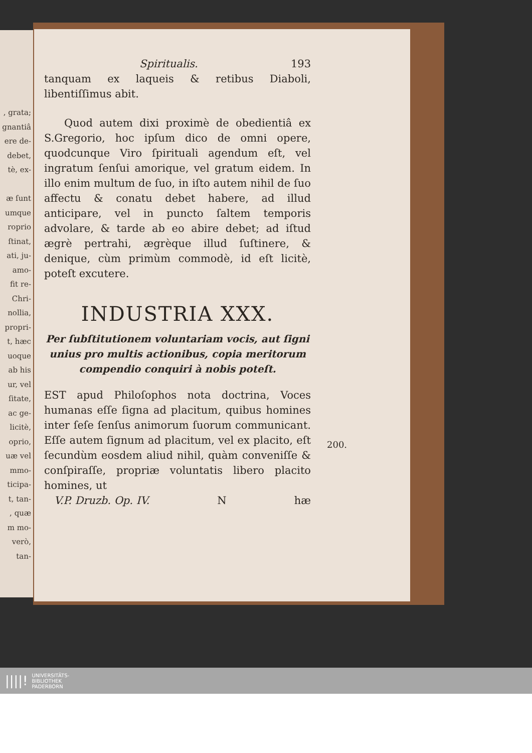, grata;
gnantiâ
ere de-
debet,
tè, ex-
æ ſunt
umque
roprio
ſtinat,
ati, ju-
amo-
fit re-
Chri-
nollia,
propri-
t, hæc
uoque
ab his
ur, vel
ſitate,
ac ge-
licitè,
oprio,
uæ vel
mmo-
ticipa-
t, tan-
, quæ
m mo-
verò,
tan-
Spiritualis. 193
tanquam ex laqueis & retibus Diaboli, libentiſſimus abit.
Quod autem dixi proximè de obedientiâ ex S.Gregorio, hoc ipſum dico de omni opere, quodcunque Viro ſpirituali agendum eſt, vel ingratum ſenſui amorique, vel gratum eidem. In illo enim multum de ſuo, in iſto autem nihil de ſuo affectu & conatu debet habere, ad illud anticipare, vel in puncto ſaltem temporis advolare, & tarde ab eo abire debet; ad iſtud ægrè pertrahi, ægrèque illud ſuſtinere, & denique, cùm primùm commodè, id eſt licitè, poteſt excutere.
INDUSTRIA XXX.
Per ſubſtitutionem voluntariam vocis, aut ſigni unius pro multis actionibus, copia meritorum compendio conquiri à nobis poteſt.
EST apud Philoſophos nota doctrina, Voces humanas eſſe ſigna ad placitum, quibus homines inter ſeſe ſenſus animorum ſuorum communicant. Eſſe autem ſignum ad placitum, vel ex placito, eſt ſecundùm eosdem aliud nihil, quàm conveniſſe & conſpiraſſe, propriæ voluntatis libero placito homines, ut
V.P. Druzb. Op. IV. N hæ
200.
||||! UNIVERSITÄTS-
BIBLIOTHEK
PADERBORN